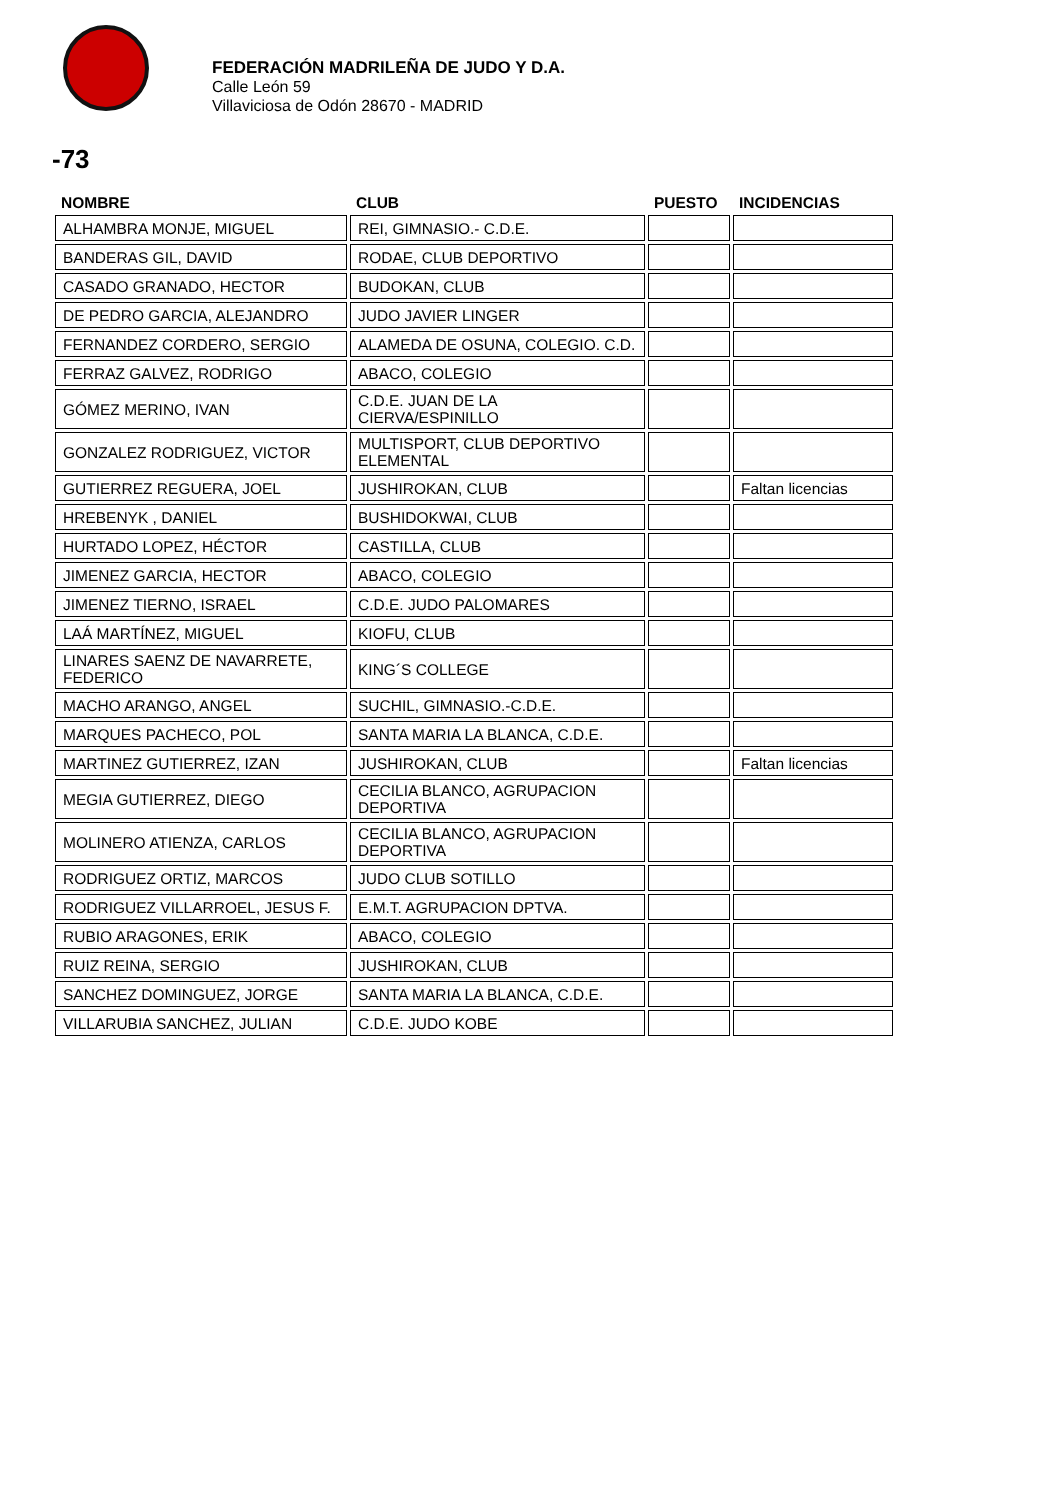FEDERACIÓN MADRILEÑA DE JUDO Y D.A.
Calle León 59
Villaviciosa de Odón 28670 - MADRID
-73
| NOMBRE | CLUB | PUESTO | INCIDENCIAS |
| --- | --- | --- | --- |
| ALHAMBRA MONJE, MIGUEL | REI, GIMNASIO.- C.D.E. | | |
| BANDERAS GIL, DAVID | RODAE, CLUB DEPORTIVO | | |
| CASADO GRANADO, HECTOR | BUDOKAN, CLUB | | |
| DE PEDRO GARCIA, ALEJANDRO | JUDO JAVIER LINGER | | |
| FERNANDEZ CORDERO, SERGIO | ALAMEDA DE OSUNA, COLEGIO. C.D. | | |
| FERRAZ GALVEZ, RODRIGO | ABACO, COLEGIO | | |
| GÓMEZ MERINO, IVAN | C.D.E. JUAN DE LA CIERVA/ESPINILLO | | |
| GONZALEZ RODRIGUEZ, VICTOR | MULTISPORT, CLUB DEPORTIVO ELEMENTAL | | |
| GUTIERREZ REGUERA, JOEL | JUSHIROKAN, CLUB | | Faltan licencias |
| HREBENYK , DANIEL | BUSHIDOKWAI, CLUB | | |
| HURTADO LOPEZ, HÉCTOR | CASTILLA, CLUB | | |
| JIMENEZ GARCIA, HECTOR | ABACO, COLEGIO | | |
| JIMENEZ TIERNO, ISRAEL | C.D.E. JUDO PALOMARES | | |
| LAÁ MARTÍNEZ, MIGUEL | KIOFU, CLUB | | |
| LINARES SAENZ DE NAVARRETE, FEDERICO | KING´S COLLEGE | | |
| MACHO ARANGO, ANGEL | SUCHIL, GIMNASIO.-C.D.E. | | |
| MARQUES PACHECO, POL | SANTA MARIA LA BLANCA, C.D.E. | | |
| MARTINEZ GUTIERREZ, IZAN | JUSHIROKAN, CLUB | | Faltan licencias |
| MEGIA GUTIERREZ, DIEGO | CECILIA BLANCO, AGRUPACION DEPORTIVA | | |
| MOLINERO ATIENZA, CARLOS | CECILIA BLANCO, AGRUPACION DEPORTIVA | | |
| RODRIGUEZ ORTIZ, MARCOS | JUDO CLUB SOTILLO | | |
| RODRIGUEZ VILLARROEL, JESUS F. | E.M.T. AGRUPACION DPTVA. | | |
| RUBIO ARAGONES, ERIK | ABACO, COLEGIO | | |
| RUIZ REINA, SERGIO | JUSHIROKAN, CLUB | | |
| SANCHEZ DOMINGUEZ, JORGE | SANTA MARIA LA BLANCA, C.D.E. | | |
| VILLARUBIA SANCHEZ, JULIAN | C.D.E. JUDO KOBE | | |